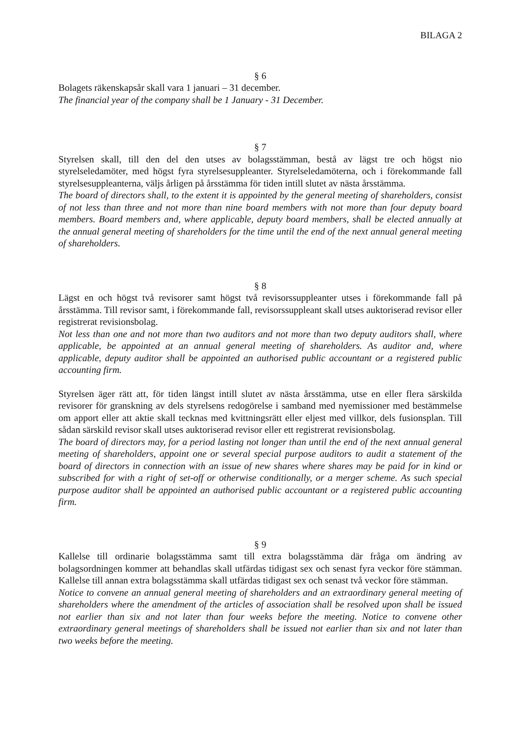BILAGA 2
§ 6
Bolagets räkenskapsår skall vara 1 januari – 31 december.
The financial year of the company shall be 1 January - 31 December.
§ 7
Styrelsen skall, till den del den utses av bolagsstämman, bestå av lägst tre och högst nio styrelseledamöter, med högst fyra styrelsesuppleanter. Styrelseledamöterna, och i förekommande fall styrelsesuppleanterna, väljs årligen på årsstämma för tiden intill slutet av nästa årsstämma.
The board of directors shall, to the extent it is appointed by the general meeting of shareholders, consist of not less than three and not more than nine board members with not more than four deputy board members. Board members and, where applicable, deputy board members, shall be elected annually at the annual general meeting of shareholders for the time until the end of the next annual general meeting of shareholders.
§ 8
Lägst en och högst två revisorer samt högst två revisorssuppleanter utses i förekommande fall på årsstämma. Till revisor samt, i förekommande fall, revisorssuppleant skall utses auktoriserad revisor eller registrerat revisionsbolag.
Not less than one and not more than two auditors and not more than two deputy auditors shall, where applicable, be appointed at an annual general meeting of shareholders. As auditor and, where applicable, deputy auditor shall be appointed an authorised public accountant or a registered public accounting firm.
Styrelsen äger rätt att, för tiden längst intill slutet av nästa årsstämma, utse en eller flera särskilda revisorer för granskning av dels styrelsens redogörelse i samband med nyemissioner med bestämmelse om apport eller att aktie skall tecknas med kvittningsrätt eller eljest med villkor, dels fusionsplan. Till sådan särskild revisor skall utses auktoriserad revisor eller ett registrerat revisionsbolag.
The board of directors may, for a period lasting not longer than until the end of the next annual general meeting of shareholders, appoint one or several special purpose auditors to audit a statement of the board of directors in connection with an issue of new shares where shares may be paid for in kind or subscribed for with a right of set-off or otherwise conditionally, or a merger scheme. As such special purpose auditor shall be appointed an authorised public accountant or a registered public accounting firm.
§ 9
Kallelse till ordinarie bolagsstämma samt till extra bolagsstämma där fråga om ändring av bolagsordningen kommer att behandlas skall utfärdas tidigast sex och senast fyra veckor före stämman. Kallelse till annan extra bolagsstämma skall utfärdas tidigast sex och senast två veckor före stämman.
Notice to convene an annual general meeting of shareholders and an extraordinary general meeting of shareholders where the amendment of the articles of association shall be resolved upon shall be issued not earlier than six and not later than four weeks before the meeting. Notice to convene other extraordinary general meetings of shareholders shall be issued not earlier than six and not later than two weeks before the meeting.